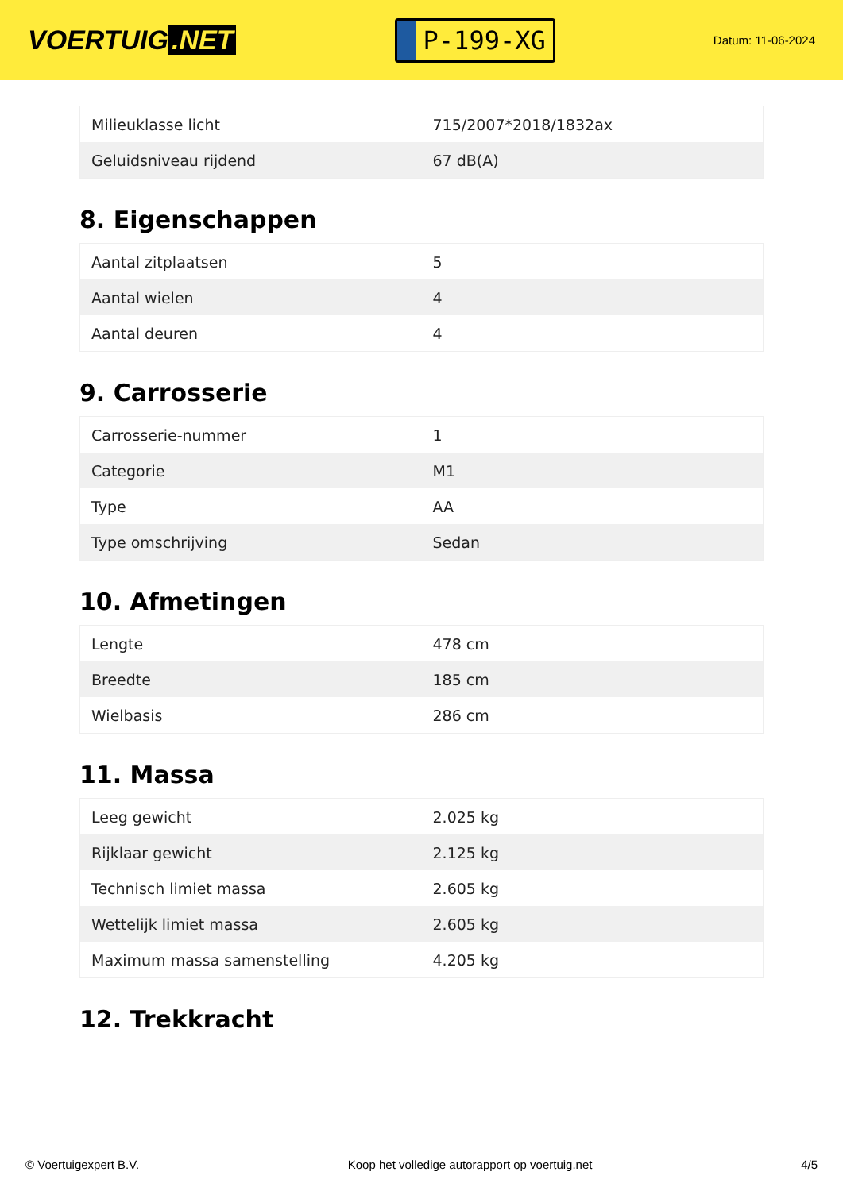VOERTUIG.NET
P-199-XG
Datum: 11-06-2024
| Milieuklasse licht | 715/2007*2018/1832ax |
| Geluidsniveau rijdend | 67 dB(A) |
8. Eigenschappen
| Aantal zitplaatsen | 5 |
| Aantal wielen | 4 |
| Aantal deuren | 4 |
9. Carrosserie
| Carrosserie-nummer | 1 |
| Categorie | M1 |
| Type | AA |
| Type omschrijving | Sedan |
10. Afmetingen
| Lengte | 478 cm |
| Breedte | 185 cm |
| Wielbasis | 286 cm |
11. Massa
| Leeg gewicht | 2.025 kg |
| Rijklaar gewicht | 2.125 kg |
| Technisch limiet massa | 2.605 kg |
| Wettelijk limiet massa | 2.605 kg |
| Maximum massa samenstelling | 4.205 kg |
12. Trekkracht
© Voertuigexpert B.V. Koop het volledige autorapport op voertuig.net 4/5